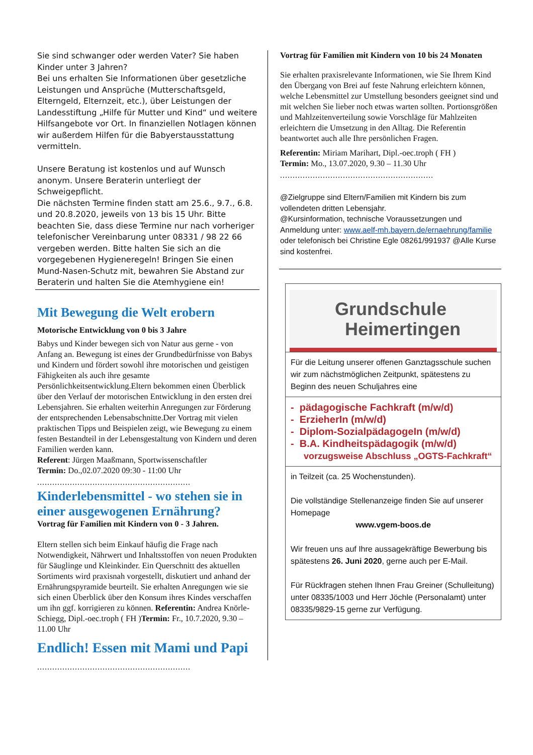Sie sind schwanger oder werden Vater? Sie haben Kinder unter 3 Jahren?
Bei uns erhalten Sie Informationen über gesetzliche Leistungen und Ansprüche (Mutterschaftsgeld, Elterngeld, Elternzeit, etc.), über Leistungen der Landesstiftung „Hilfe für Mutter und Kind“ und weitere Hilfsangebote vor Ort. In finanziellen Notlagen können wir außerdem Hilfen für die Babyerstausstattung vermitteln.
Unsere Beratung ist kostenlos und auf Wunsch anonym. Unsere Beraterin unterliegt der Schweigepflicht.
Die nächsten Termine finden statt am 25.6., 9.7., 6.8. und 20.8.2020, jeweils von 13 bis 15 Uhr. Bitte beachten Sie, dass diese Termine nur nach vorheriger telefonischer Vereinbarung unter 08331 / 98 22 66 vergeben werden. Bitte halten Sie sich an die vorgegebenen Hygieneregeln! Bringen Sie einen Mund-Nasen-Schutz mit, bewahren Sie Abstand zur Beraterin und halten Sie die Atemhygiene ein!
Mit Bewegung die Welt erobern
Motorische Entwicklung von 0 bis 3 Jahre
Babys und Kinder bewegen sich von Natur aus gerne - von Anfang an. Bewegung ist eines der Grundbedürfnisse von Babys und Kindern und fördert sowohl ihre motorischen und geistigen Fähigkeiten als auch ihre gesamte Persönlichkeitsentwicklung.Eltern bekommen einen Überblick über den Verlauf der motorischen Entwicklung in den ersten drei Lebensjahren. Sie erhalten weiterhin Anregungen zur Förderung der entsprechenden Lebensabschnitte.Der Vortrag mit vielen praktischen Tipps und Beispielen zeigt, wie Bewegung zu einem festen Bestandteil in der Lebensgestaltung von Kindern und deren Familien werden kann.
Referent: Jürgen Maaßmann, Sportwissenschaftler
Termin: Do.,02.07.2020 09:30 - 11:00 Uhr
.............................................................
Kinderlebensmittel - wo stehen sie in einer ausgewogenen Ernährung?
Vortrag für Familien mit Kindern von 0 - 3 Jahren.
Eltern stellen sich beim Einkauf häufig die Frage nach Notwendigkeit, Nährwert und Inhaltsstoffen von neuen Produkten für Säuglinge und Kleinkinder. Ein Querschnitt des aktuellen Sortiments wird praxisnah vorgestellt, diskutiert und anhand der Ernährungspyramide beurteilt. Sie erhalten Anregungen wie sie sich einen Überblick über den Konsum ihres Kindes verschaffen um ihn ggf. korrigieren zu können. Referentin: Andrea Knörle-Schiegg, Dipl.-oec.troph ( FH )Termin: Fr., 10.7.2020, 9.30 – 11.00 Uhr
Endlich! Essen mit Mami und Papi
Vortrag für Familien mit Kindern von 10 bis 24 Monaten
Sie erhalten praxisrelevante Informationen, wie Sie Ihrem Kind den Übergang von Brei auf feste Nahrung erleichtern können, welche Lebensmittel zur Umstellung besonders geeignet sind und mit welchen Sie lieber noch etwas warten sollten. Portionsgrößen und Mahlzeitenverteilung sowie Vorschläge für Mahlzeiten erleichtern die Umsetzung in den Alltag. Die Referentin beantwortet auch alle Ihre persönlichen Fragen.
Referentin: Miriam Marihart, Dipl.-oec.troph ( FH )
Termin: Mo., 13.07.2020, 9.30 – 11.30 Uhr
.............................................................
@Zielgruppe sind Eltern/Familien mit Kindern bis zum vollendeten dritten Lebensjahr.
@Kursinformation, technische Voraussetzungen und Anmeldung unter: www.aelf-mh.bayern.de/ernaehrung/familie oder telefonisch bei Christine Egle 08261/991937 @Alle Kurse sind kostenfrei.
Grundschule
Heimertingen
Für die Leitung unserer offenen Ganztagsschule suchen wir zum nächstmöglichen Zeitpunkt, spätestens zu Beginn des neuen Schuljahres eine
- pädagogische Fachkraft (m/w/d)
- ErzieherIn (m/w/d)
- Diplom-SozialpädagogeIn (m/w/d)
- B.A. Kindheitspädagogik (m/w/d)
vorzugsweise Abschluss „OGTS-Fachkraft“
in Teilzeit (ca. 25 Wochenstunden).
Die vollständige Stellenanzeige finden Sie auf unserer Homepage
www.vgem-boos.de
Wir freuen uns auf Ihre aussagekräftige Bewerbung bis spätestens 26. Juni 2020, gerne auch per E-Mail.
Für Rückfragen stehen Ihnen Frau Greiner (Schulleitung) unter 08335/1003 und Herr Jöchle (Personalamt) unter 08335/9829-15 gerne zur Verfügung.
.............................................................